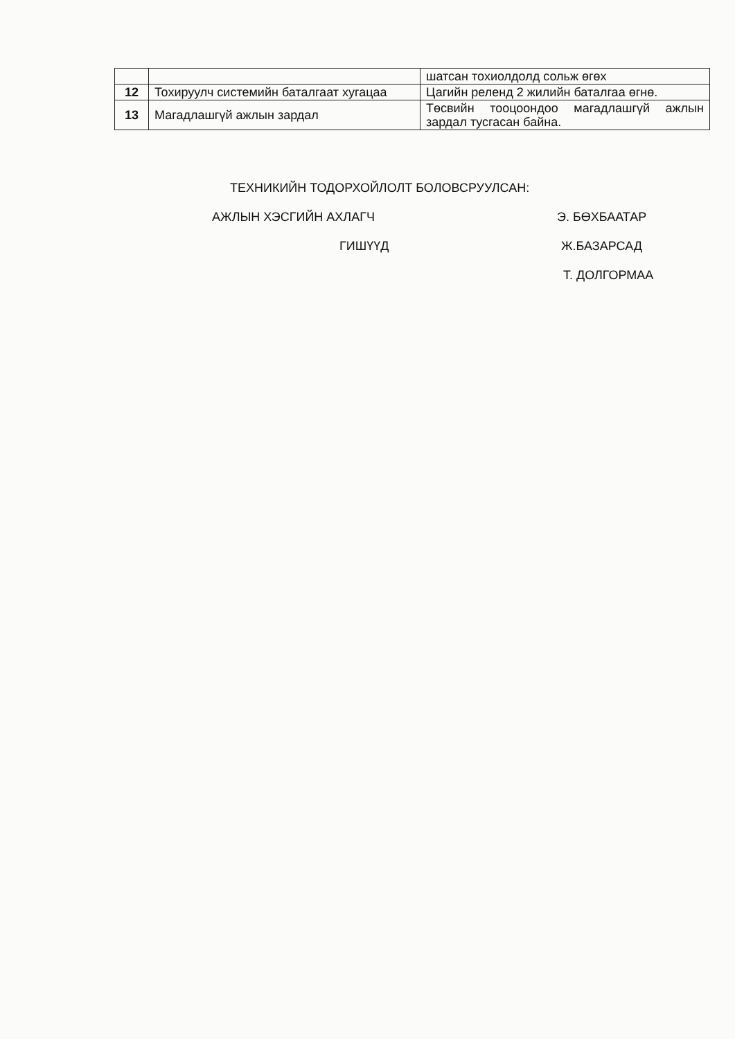| | | шатсан тохиолдолд сольж өгөх |
| 12 | Тохируулч системийн баталгаат хугацаа | Цагийн релeнд 2 жилийн баталгаа өгнө. |
| 13 | Магадлашгүй ажлын зардал | Төсвийн тооцоондоо магадлашгүй ажлын зардал тусгасан байна. |
ТЕХНИКИЙН ТОДОРХОЙЛОЛТ БОЛОВСРУУЛСАН:
АЖЛЫН ХЭСГИЙН АХЛАГЧ Э. БӨХБААТАР
ГИШҮҮД Ж.БАЗАРСАД
Т. ДОЛГОРМАА